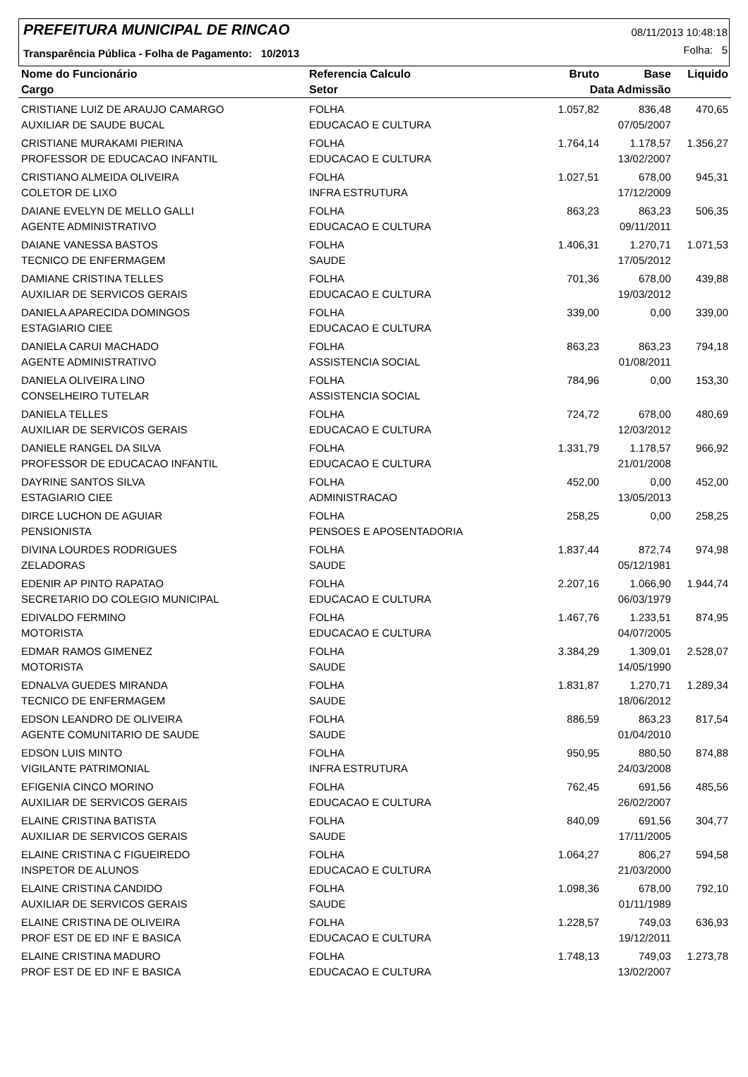PREFEITURA MUNICIPAL DE RINCAO
08/11/2013 10:48:18
Folha: 5
Transparência Pública - Folha de Pagamento: 10/2013
| Nome do Funcionário | Referencia Calculo | Bruto | Base | Liquido |
| --- | --- | --- | --- | --- |
| Cargo | Setor | Data Admissão | | |
| CRISTIANE LUIZ DE ARAUJO CAMARGO | FOLHA | 1.057,82 | 836,48 | 470,65 |
| AUXILIAR DE SAUDE BUCAL | EDUCACAO E CULTURA | | 07/05/2007 | |
| CRISTIANE MURAKAMI PIERINA | FOLHA | 1.764,14 | 1.178,57 | 1.356,27 |
| PROFESSOR DE EDUCACAO INFANTIL | EDUCACAO E CULTURA | | 13/02/2007 | |
| CRISTIANO ALMEIDA OLIVEIRA | FOLHA | 1.027,51 | 678,00 | 945,31 |
| COLETOR DE LIXO | INFRA ESTRUTURA | | 17/12/2009 | |
| DAIANE EVELYN DE MELLO GALLI | FOLHA | 863,23 | 863,23 | 506,35 |
| AGENTE ADMINISTRATIVO | EDUCACAO E CULTURA | | 09/11/2011 | |
| DAIANE VANESSA BASTOS | FOLHA | 1.406,31 | 1.270,71 | 1.071,53 |
| TECNICO DE ENFERMAGEM | SAUDE | | 17/05/2012 | |
| DAMIANE CRISTINA TELLES | FOLHA | 701,36 | 678,00 | 439,88 |
| AUXILIAR DE SERVICOS GERAIS | EDUCACAO E CULTURA | | 19/03/2012 | |
| DANIELA APARECIDA DOMINGOS | FOLHA | 339,00 | 0,00 | 339,00 |
| ESTAGIARIO CIEE | EDUCACAO E CULTURA | | | |
| DANIELA CARUI MACHADO | FOLHA | 863,23 | 863,23 | 794,18 |
| AGENTE ADMINISTRATIVO | ASSISTENCIA SOCIAL | | 01/08/2011 | |
| DANIELA OLIVEIRA LINO | FOLHA | 784,96 | 0,00 | 153,30 |
| CONSELHEIRO TUTELAR | ASSISTENCIA SOCIAL | | | |
| DANIELA TELLES | FOLHA | 724,72 | 678,00 | 480,69 |
| AUXILIAR DE SERVICOS GERAIS | EDUCACAO E CULTURA | | 12/03/2012 | |
| DANIELE RANGEL DA SILVA | FOLHA | 1.331,79 | 1.178,57 | 966,92 |
| PROFESSOR DE EDUCACAO INFANTIL | EDUCACAO E CULTURA | | 21/01/2008 | |
| DAYRINE SANTOS SILVA | FOLHA | 452,00 | 0,00 | 452,00 |
| ESTAGIARIO CIEE | ADMINISTRACAO | | 13/05/2013 | |
| DIRCE LUCHON DE AGUIAR | FOLHA | 258,25 | 0,00 | 258,25 |
| PENSIONISTA | PENSOES E APOSENTADORIA | | | |
| DIVINA LOURDES RODRIGUES | FOLHA | 1.837,44 | 872,74 | 974,98 |
| ZELADORAS | SAUDE | | 05/12/1981 | |
| EDENIR AP PINTO RAPATAO | FOLHA | 2.207,16 | 1.066,90 | 1.944,74 |
| SECRETARIO DO COLEGIO MUNICIPAL | EDUCACAO E CULTURA | | 06/03/1979 | |
| EDIVALDO FERMINO | FOLHA | 1.467,76 | 1.233,51 | 874,95 |
| MOTORISTA | EDUCACAO E CULTURA | | 04/07/2005 | |
| EDMAR RAMOS GIMENEZ | FOLHA | 3.384,29 | 1.309,01 | 2.528,07 |
| MOTORISTA | SAUDE | | 14/05/1990 | |
| EDNALVA GUEDES MIRANDA | FOLHA | 1.831,87 | 1.270,71 | 1.289,34 |
| TECNICO DE ENFERMAGEM | SAUDE | | 18/06/2012 | |
| EDSON LEANDRO DE OLIVEIRA | FOLHA | 886,59 | 863,23 | 817,54 |
| AGENTE COMUNITARIO DE SAUDE | SAUDE | | 01/04/2010 | |
| EDSON LUIS MINTO | FOLHA | 950,95 | 880,50 | 874,88 |
| VIGILANTE PATRIMONIAL | INFRA ESTRUTURA | | 24/03/2008 | |
| EFIGENIA CINCO MORINO | FOLHA | 762,45 | 691,56 | 485,56 |
| AUXILIAR DE SERVICOS GERAIS | EDUCACAO E CULTURA | | 26/02/2007 | |
| ELAINE CRISTINA BATISTA | FOLHA | 840,09 | 691,56 | 304,77 |
| AUXILIAR DE SERVICOS GERAIS | SAUDE | | 17/11/2005 | |
| ELAINE CRISTINA C FIGUEIREDO | FOLHA | 1.064,27 | 806,27 | 594,58 |
| INSPETOR DE ALUNOS | EDUCACAO E CULTURA | | 21/03/2000 | |
| ELAINE CRISTINA CANDIDO | FOLHA | 1.098,36 | 678,00 | 792,10 |
| AUXILIAR DE SERVICOS GERAIS | SAUDE | | 01/11/1989 | |
| ELAINE CRISTINA DE OLIVEIRA | FOLHA | 1.228,57 | 749,03 | 636,93 |
| PROF EST DE ED INF E BASICA | EDUCACAO E CULTURA | | 19/12/2011 | |
| ELAINE CRISTINA MADURO | FOLHA | 1.748,13 | 749,03 | 1.273,78 |
| PROF EST DE ED INF E BASICA | EDUCACAO E CULTURA | | 13/02/2007 | |